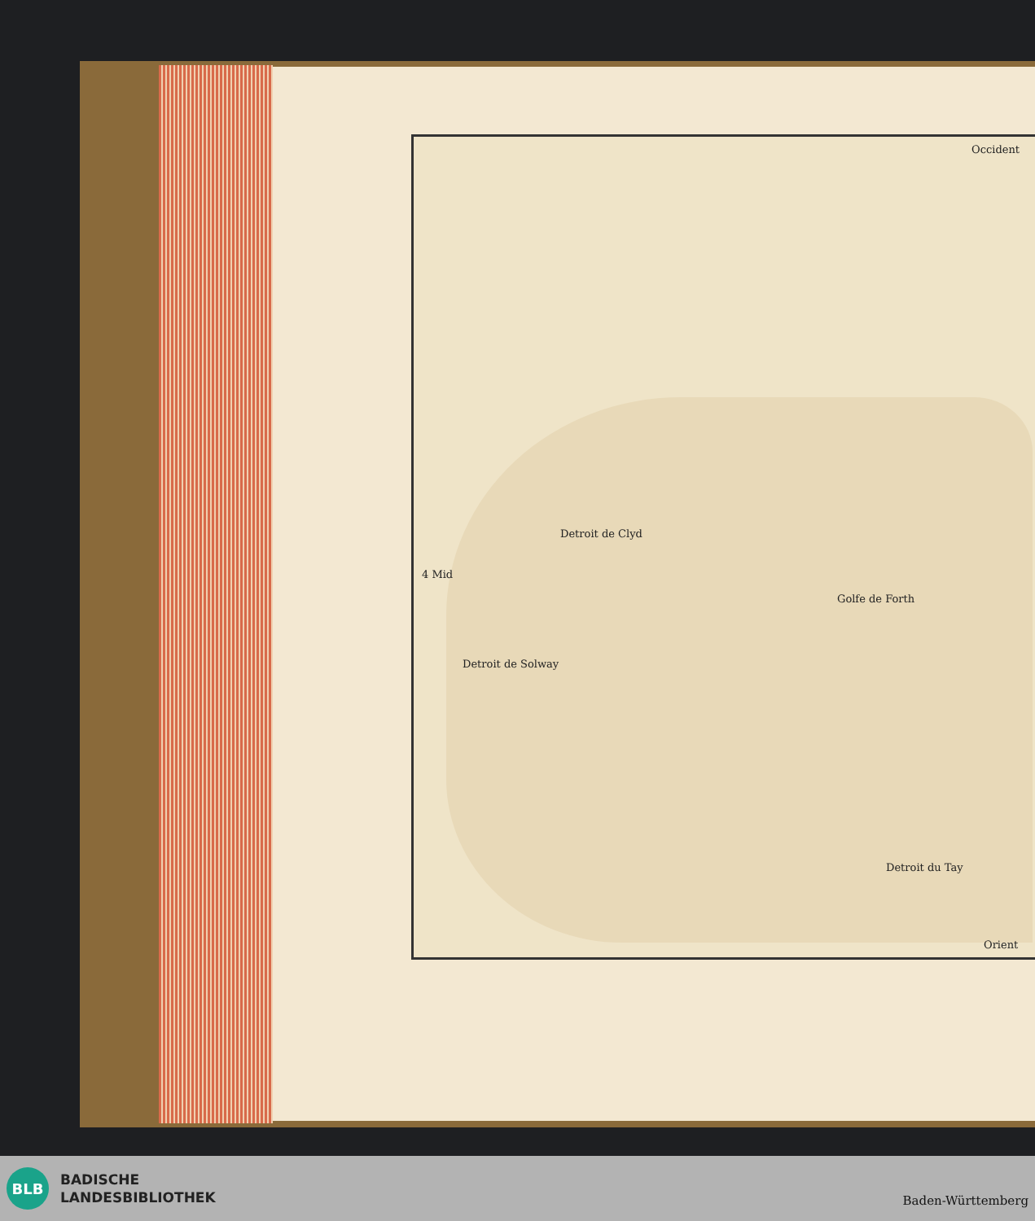Occident
Detroit de Clyd
Golfe de Forth
Detroit du Tay
Detroit de Solway
4 Mid
Orient
BLB
BADISCHE
LANDESBIBLIOTHEK
Baden-Württemberg